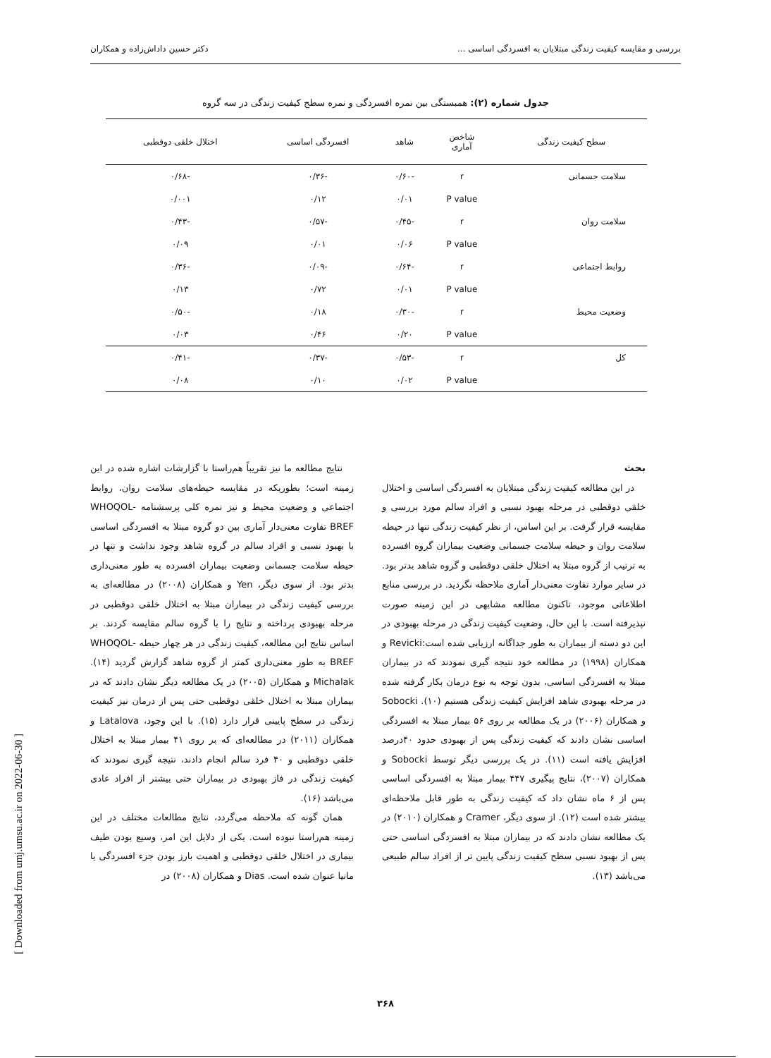بررسی و مقایسه کیفیت زندگی مبتلایان به افسردگی اساسی ... دکتر حسین داداش‌زاده و همکاران
جدول شماره (۲): همبستگی بین نمره افسردگی و نمره سطح کیفیت زندگی در سه گروه
| سطح کیفیت زندگی | شاخص آماری | شاهد | افسردگی اساسی | اختلال خلقی دوقطبی |
| --- | --- | --- | --- | --- |
| سلامت جسمانی | r | -۰/۶۰ | -۰/۳۶ | -۰/۶۸ |
| | P value | ۰/۰۱ | ۰/۱۲ | ۰/۰۰۱ |
| سلامت روان | r | -۰/۴۵ | -۰/۵۷ | -۰/۴۳ |
| | P value | ۰/۰۶ | ۰/۰۱ | ۰/۰۹ |
| روابط اجتماعی | r | -۰/۶۴ | -۰/۰۹ | -۰/۳۶ |
| | P value | ۰/۰۱ | ۰/۷۲ | ۰/۱۳ |
| وضعیت محیط | r | -۰/۳۰ | ۰/۱۸ | -۰/۵۰ |
| | P value | ۰/۲۰ | ۰/۴۶ | ۰/۰۳ |
| کل | r | -۰/۵۳ | -۰/۳۷ | -۰/۴۱ |
| | P value | ۰/۰۲ | ۰/۱۰ | ۰/۰۸ |
بحث
در این مطالعه کیفیت زندگی مبتلایان به افسردگی اساسی و اختلال خلقی دوقطبی در مرحله بهبود نسبی و افراد سالم مورد بررسی و مقایسه قرار گرفت. بر این اساس، از نظر کیفیت زندگی تنها در حیطه سلامت روان و حیطه سلامت جسمانی وضعیت بیماران گروه افسرده به ترتیب از گروه مبتلا به اختلال خلقی دوقطبی و گروه شاهد بدتر بود. در سایر موارد تفاوت معنی‌دار آماری ملاحظه نگردید. در بررسی منابع اطلاعاتی موجود، تاکنون مطالعه مشابهی در این زمینه صورت نپذیرفته است. با این حال، وضعیت کیفیت زندگی در مرحله بهبودی در این دو دسته از بیماران به طور جداگانه ارزیابی شده است:Revicki و همکاران (۱۹۹۸) در مطالعه خود نتیجه گیری نمودند که در بیماران مبتلا به افسردگی اساسی، بدون توجه به نوع درمان بکار گرفته شده در مرحله بهبودی شاهد افزایش کیفیت زندگی هستیم (۱۰). Sobocki و همکاران (۲۰۰۶) در یک مطالعه بر روی ۵۶ بیمار مبتلا به افسردگی اساسی نشان دادند که کیفیت زندگی پس از بهبودی حدود ۴۰درصد افزایش یافته است (۱۱). در یک بررسی دیگر توسط Sobocki و همکاران (۲۰۰۷)، نتایج پیگیری ۴۴۷ بیمار مبتلا به افسردگی اساسی پس از ۶ ماه نشان داد که کیفیت زندگی به طور قابل ملاحظه‌ای بیشتر شده است (۱۲). از سوی دیگر، Cramer و همکاران (۲۰۱۰) در یک مطالعه نشان دادند که در بیماران مبتلا به افسردگی اساسی حتی پس از بهبود نسبی سطح کیفیت زندگی پایین تر از افراد سالم طبیعی می‌باشد (۱۳).
نتایج مطالعه ما نیز تقریباً هم‌راستا با گزارشات اشاره شده در این زمینه است؛ بطوریکه در مقایسه حیطه‌های سلامت روان، روابط اجتماعی و وضعیت محیط و نیز نمره کلی پرسشنامه WHOQOL-BREF تفاوت معنی‌دار آماری بین دو گروه مبتلا به افسردگی اساسی با بهبود نسبی و افراد سالم در گروه شاهد وجود نداشت و تنها در حیطه سلامت جسمانی وضعیت بیماران افسرده به طور معنی‌داری بدتر بود. از سوی دیگر، Yen و همکاران (۲۰۰۸) در مطالعه‌ای به بررسی کیفیت زندگی در بیماران مبتلا به اختلال خلقی دوقطبی در مرحله بهبودی پرداخته و نتایج را با گروه سالم مقایسه کردند. بر اساس نتایج این مطالعه، کیفیت زندگی در هر چهار حیطه WHOQOL-BREF به طور معنی‌داری کمتر از گروه شاهد گزارش گردید (۱۴). Michalak و همکاران (۲۰۰۵) در یک مطالعه دیگر نشان دادند که در بیماران مبتلا به اختلال خلقی دوقطبی حتی پس از درمان نیز کیفیت زندگی در سطح پایینی قرار دارد (۱۵). با این وجود، Latalova و همکاران (۲۰۱۱) در مطالعه‌ای که بر روی ۴۱ بیمار مبتلا به اختلال خلقی دوقطبی و ۴۰ فرد سالم انجام دادند، نتیجه گیری نمودند که کیفیت زندگی در فاز بهبودی در بیماران حتی بیشتر از افراد عادی می‌باشد (۱۶).
همان گونه که ملاحظه می‌گردد، نتایج مطالعات مختلف در این زمینه هم‌راستا نبوده است. یکی از دلایل این امر، وسیع بودن طیف بیماری در اختلال خلقی دوقطبی و اهمیت بارز بودن جزء افسردگی یا مانیا عنوان شده است. Dias و همکاران (۲۰۰۸) در
۳۶۸
[ Downloaded from umj.umsu.ac.ir on 2022-06-30 ]